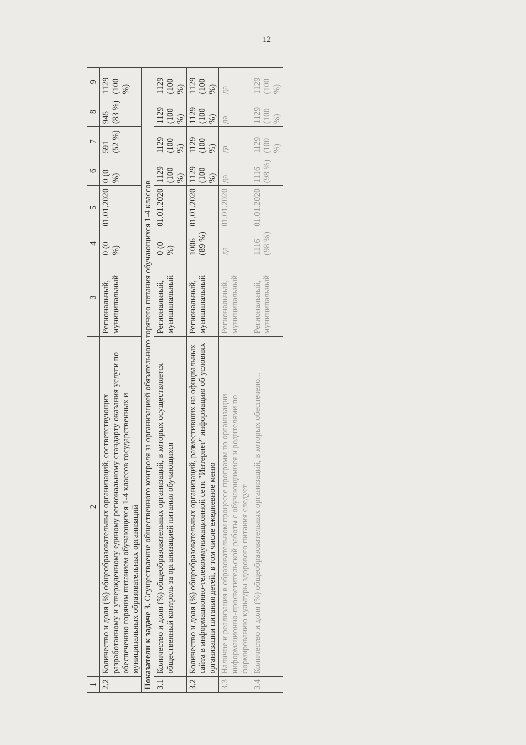12
| 1 | 2 | 3 | 4 | 5 | 6 | 7 | 8 | 9 |
| --- | --- | --- | --- | --- | --- | --- | --- | --- |
| 2.2 | Количество и доля (%) общеобразовательных организаций, соответствующих разработанному и утвержденному единому региональному стандарту оказания услуги по обеспечению горячим питанием обучающихся 1-4 классов государственных и муниципальных образовательных организаций | Региональный, муниципальный | 0 (0 %) | 01.01.2020 | 0 (0 %) | 591 (52 %) | 945 (83 %) | 1129 (100 %) |
| Показатели к задаче 3. Осуществление общественного контроля за организацией обязательного горячего питания обучающихся 1-4 классов | | | | | | | | |
| 3.1 | Количество и доля (%) общеобразовательных организаций, в которых осуществляется общественный контроль за организацией питания обучающихся | Региональный, муниципальный | 0 (0 %) | 01.01.2020 | 1129 (100 %) | 1129 (100 %) | 1129 (100 %) | 1129 (100 %) |
| 3.2 | Количество и доля (%) общеобразовательных организаций, разместивших на официальных сайта в информационно-телекоммуникационной сети "Интернет" информацию об условиях организации питания детей, в том числе ежедневное меню | Региональный, муниципальный | 1006 (89 %) | 01.01.2020 | 1129 (100 %) | 1129 (100 %) | 1129 (100 %) | 1129 (100 %) |
| 3.3 | Наличие и реализация в образовательном процессе программ по организации информационно-просветительской работы с обучающимися и родителями по формированию культуры здорового питания следует | Региональный, муниципальный | да | 01.01.2020 | да | да | да | да |
| 3.4 | Количество и доля (%) общеобразовательных организаций, в которых обеспечено... | Региональный, муниципальный | 1116 (98 %) | 01.01.2020 | 1116 (98 %) | 1129 (100 %) | 1129 (100 %) | 1129 (100 %) |